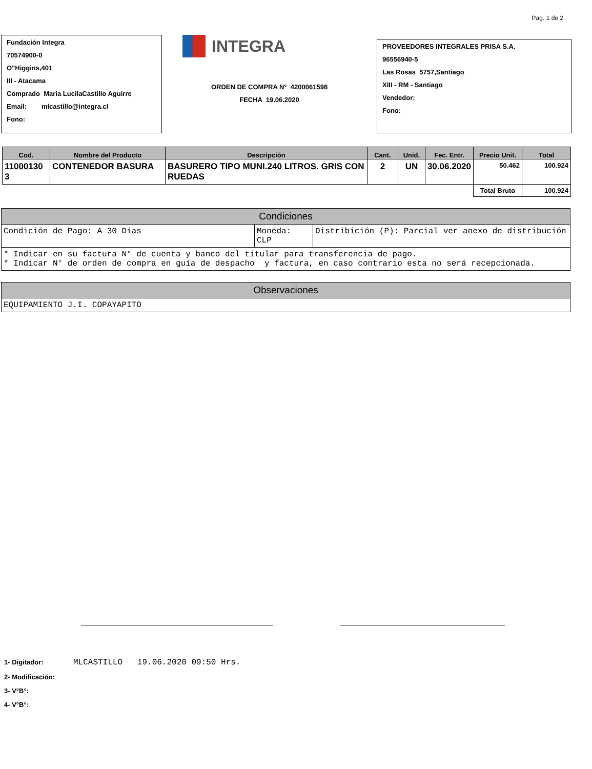Pag. 1 de 2
Fundación Integra
70574900-0
O"Higgins,401
III - Atacama
Comprado Maria LucilaCastillo Aguirre
Email: mlcastillo@integra.cl
Fono:
INTEGRA
ORDEN DE COMPRA N° 4200061598
FECHA 19.06.2020
PROVEEDORES INTEGRALES PRISA S.A.
96556940-5
Las Rosas 5757,Santiago
XIII - RM - Santiago
Vendedor:
Fono:
| Cod. | Nombre del Producto | Descripción | Cant. | Unid. | Fec. Entr. | Precio Unit. | Total |
| --- | --- | --- | --- | --- | --- | --- | --- |
| 11000130 3 | CONTENEDOR BASURA | BASURERO TIPO MUNI.240 LITROS. GRIS CON RUEDAS | 2 | UN | 30.06.2020 | 50.462 | 100.924 |
| | | | | | | Total Bruto | 100.924 |
| Condiciones | | |
| Condición de Pago: A 30 Días | Moneda: CLP | Distribición (P): Parcial ver anexo de distribución |
| * Indicar en su factura N° de cuenta y banco del titular para transferencia de pago. * Indicar N° de orden de compra en guía de despacho y factura, en caso contrario esta no será recepcionada. | | |
| Observaciones |
| EQUIPAMIENTO J.I. COPAYAPITO |
1- Digitador: MLCASTILLO 19.06.2020 09:50 Hrs.
2- Modificación:
3- V°B°:
4- V°B°: